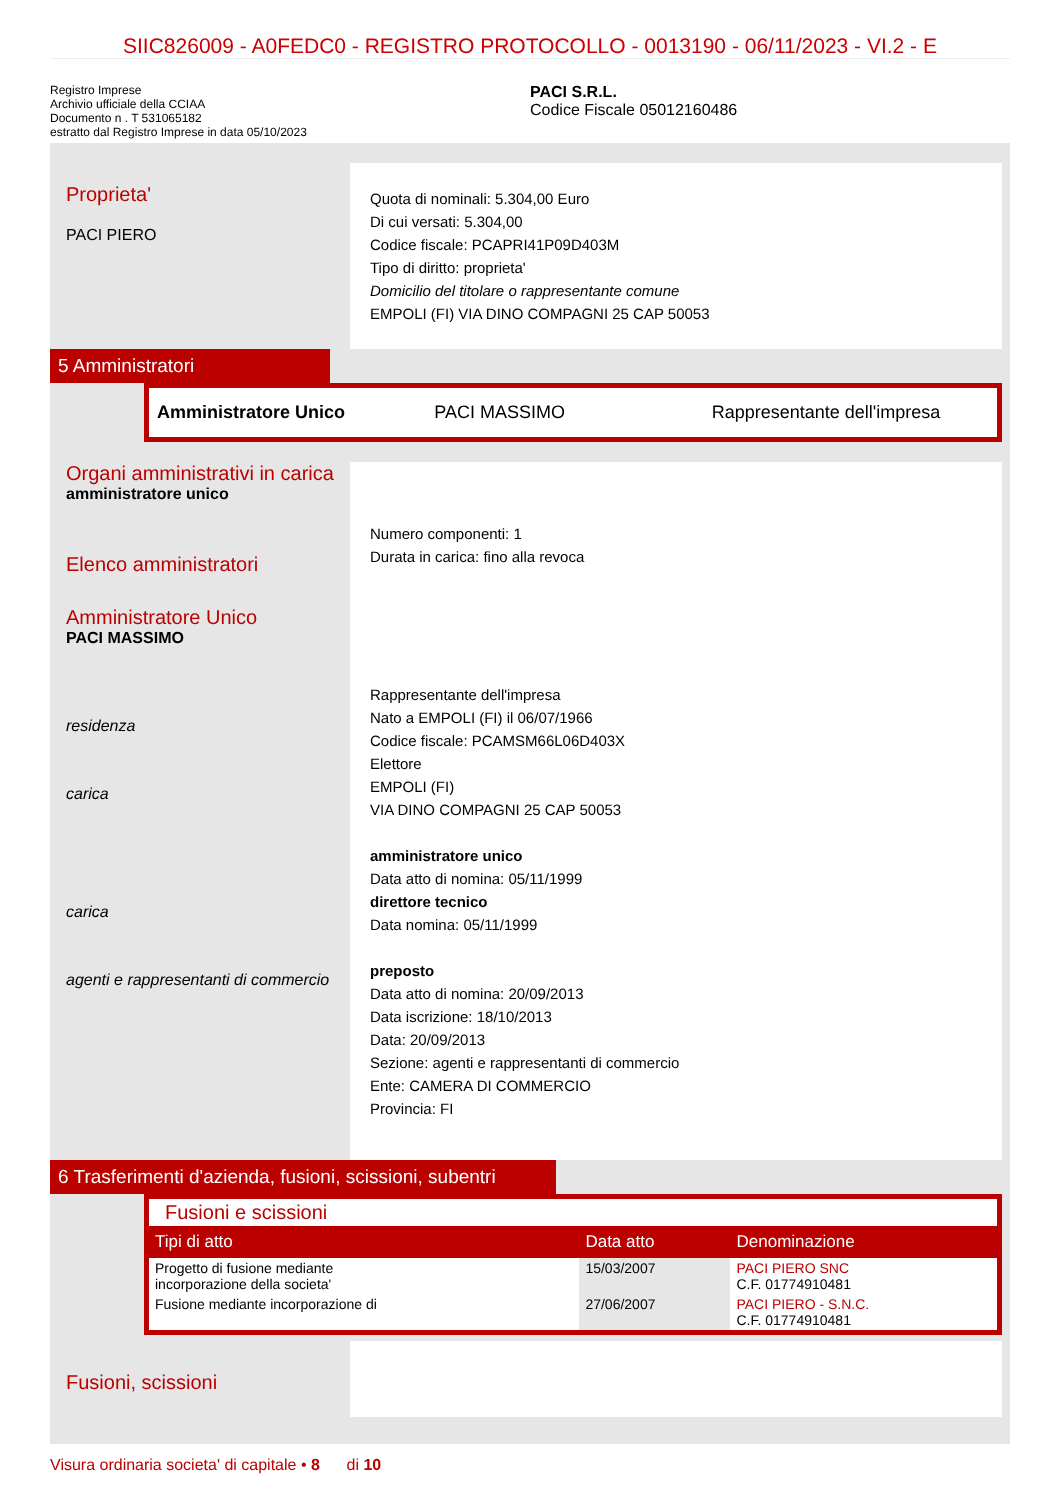SIIC826009 - A0FEDC0 - REGISTRO PROTOCOLLO - 0013190 - 06/11/2023 - VI.2 - E
Registro Imprese
Archivio ufficiale della CCIAA
Documento n . T 531065182
estratto dal Registro Imprese in data 05/10/2023
PACI S.R.L.
Codice Fiscale 05012160486
Proprieta'
PACI PIERO
Quota di nominali: 5.304,00 Euro
Di cui versati: 5.304,00
Codice fiscale: PCAPRI41P09D403M
Tipo di diritto: proprieta'
Domicilio del titolare o rappresentante comune
EMPOLI (FI) VIA DINO COMPAGNI 25 CAP 50053
5 Amministratori
Amministratore Unico PACI MASSIMO Rappresentante dell'impresa
Organi amministrativi in carica
amministratore unico
Elenco amministratori
Amministratore Unico
PACI MASSIMO
residenza
carica
carica
agenti e rappresentanti di commercio
Numero componenti: 1
Durata in carica: fino alla revoca
Rappresentante dell'impresa
Nato a EMPOLI (FI) il 06/07/1966
Codice fiscale: PCAMSM66L06D403X
Elettore
EMPOLI (FI)
VIA DINO COMPAGNI 25 CAP 50053
amministratore unico
Data atto di nomina: 05/11/1999
direttore tecnico
Data nomina: 05/11/1999
preposto
Data atto di nomina: 20/09/2013
Data iscrizione: 18/10/2013
Data: 20/09/2013
Sezione: agenti e rappresentanti di commercio
Ente: CAMERA DI COMMERCIO
Provincia: FI
6 Trasferimenti d'azienda, fusioni, scissioni, subentri
Fusioni e scissioni
| Tipi di atto | Data atto | Denominazione |
| --- | --- | --- |
| Progetto di fusione mediante incorporazione della societa' | 15/03/2007 | PACI PIERO SNC C.F. 01774910481 |
| Fusione mediante incorporazione di | 27/06/2007 | PACI PIERO - S.N.C. C.F. 01774910481 |
Fusioni, scissioni
Visura ordinaria societa' di capitale • 8 di 10